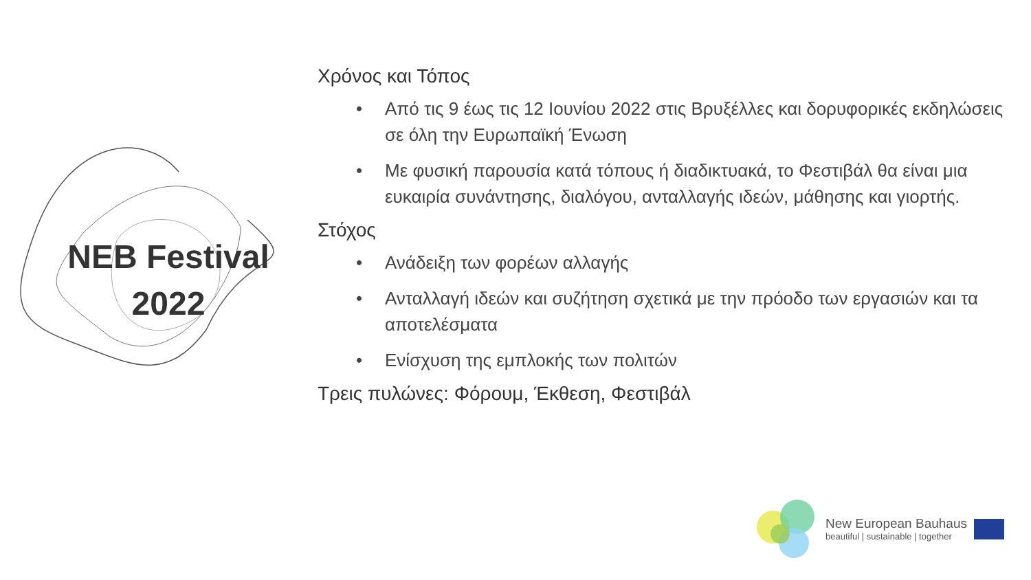NEB Festival
2022
Χρόνος και Τόπος
• Από τις 9 έως τις 12 Ιουνίου 2022 στις Βρυξέλλες και δορυφορικές εκδηλώσεις σε όλη την Ευρωπαϊκή Ένωση
• Με φυσική παρουσία κατά τόπους ή διαδικτυακά, το Φεστιβάλ θα είναι μια ευκαιρία συνάντησης, διαλόγου, ανταλλαγής ιδεών, μάθησης και γιορτής.
Στόχος
• Ανάδειξη των φορέων αλλαγής
• Ανταλλαγή ιδεών και συζήτηση σχετικά με την πρόοδο των εργασιών και τα αποτελέσματα
• Ενίσχυση της εμπλοκής των πολιτών
Τρεις πυλώνες: Φόρουμ, Έκθεση, Φεστιβάλ
New European Bauhaus
beautiful | sustainable | together